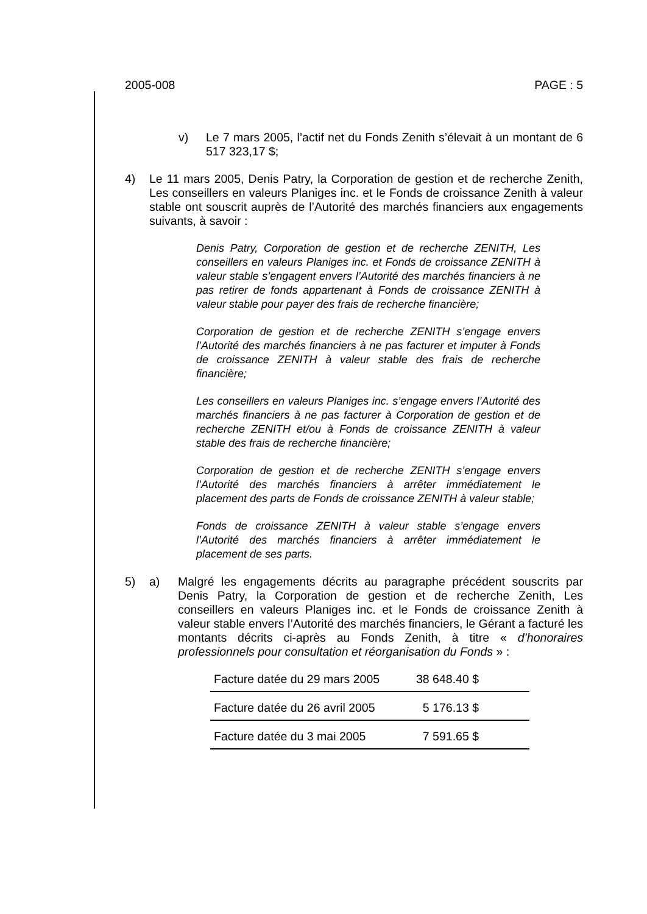2005-008 PAGE : 5
v) Le 7 mars 2005, l’actif net du Fonds Zenith s’élevait à un montant de 6 517 323,17 $;
4) Le 11 mars 2005, Denis Patry, la Corporation de gestion et de recherche Zenith, Les conseillers en valeurs Planiges inc. et le Fonds de croissance Zenith à valeur stable ont souscrit auprès de l’Autorité des marchés financiers aux engagements suivants, à savoir :
Denis Patry, Corporation de gestion et de recherche ZENITH, Les conseillers en valeurs Planiges inc. et Fonds de croissance ZENITH à valeur stable s’engagent envers l’Autorité des marchés financiers à ne pas retirer de fonds appartenant à Fonds de croissance ZENITH à valeur stable pour payer des frais de recherche financière;
Corporation de gestion et de recherche ZENITH s’engage envers l’Autorité des marchés financiers à ne pas facturer et imputer à Fonds de croissance ZENITH à valeur stable des frais de recherche financière;
Les conseillers en valeurs Planiges inc. s’engage envers l’Autorité des marchés financiers à ne pas facturer à Corporation de gestion et de recherche ZENITH et/ou à Fonds de croissance ZENITH à valeur stable des frais de recherche financière;
Corporation de gestion et de recherche ZENITH s’engage envers l’Autorité des marchés financiers à arrêter immédiatement le placement des parts de Fonds de croissance ZENITH à valeur stable;
Fonds de croissance ZENITH à valeur stable s’engage envers l’Autorité des marchés financiers à arrêter immédiatement le placement de ses parts.
5) a) Malgré les engagements décrits au paragraphe précédent souscrits par Denis Patry, la Corporation de gestion et de recherche Zenith, Les conseillers en valeurs Planiges inc. et le Fonds de croissance Zenith à valeur stable envers l’Autorité des marchés financiers, le Gérant a facturé les montants décrits ci-après au Fonds Zenith, à titre « d’honoraires professionnels pour consultation et réorganisation du Fonds » :
| Facture datée du 29 mars 2005 | 38 648.40 $ |
| Facture datée du 26 avril 2005 | 5 176.13 $ |
| Facture datée du 3 mai 2005 | 7 591.65 $ |